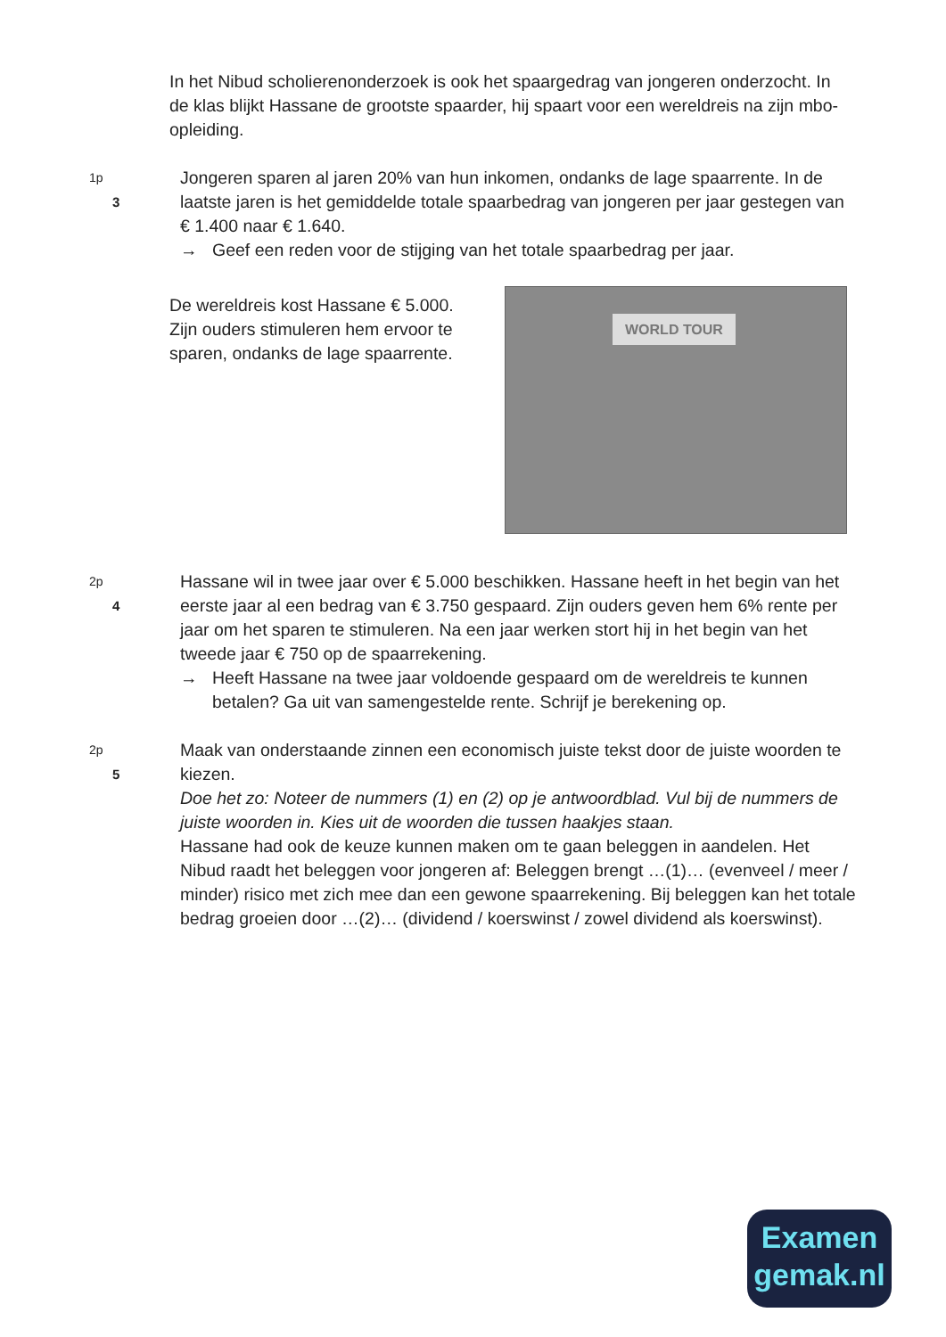In het Nibud scholierenonderzoek is ook het spaargedrag van jongeren onderzocht. In de klas blijkt Hassane de grootste spaarder, hij spaart voor een wereldreis na zijn mbo-opleiding.
1p 3
Jongeren sparen al jaren 20% van hun inkomen, ondanks de lage spaarrente. In de laatste jaren is het gemiddelde totale spaarbedrag van jongeren per jaar gestegen van € 1.400 naar € 1.640.
→ Geef een reden voor de stijging van het totale spaarbedrag per jaar.
De wereldreis kost Hassane € 5.000. Zijn ouders stimuleren hem ervoor te sparen, ondanks de lage spaarrente.
WORLD TOUR
2p 4
Hassane wil in twee jaar over € 5.000 beschikken. Hassane heeft in het begin van het eerste jaar al een bedrag van € 3.750 gespaard. Zijn ouders geven hem 6% rente per jaar om het sparen te stimuleren. Na een jaar werken stort hij in het begin van het tweede jaar € 750 op de spaarrekening.
→ Heeft Hassane na twee jaar voldoende gespaard om de wereldreis te kunnen betalen? Ga uit van samengestelde rente. Schrijf je berekening op.
2p 5
Maak van onderstaande zinnen een economisch juiste tekst door de juiste woorden te kiezen.
Doe het zo: Noteer de nummers (1) en (2) op je antwoordblad. Vul bij de nummers de juiste woorden in. Kies uit de woorden die tussen haakjes staan.
Hassane had ook de keuze kunnen maken om te gaan beleggen in aandelen. Het Nibud raadt het beleggen voor jongeren af: Beleggen brengt …(1)… (evenveel / meer / minder) risico met zich mee dan een gewone spaarrekening. Bij beleggen kan het totale bedrag groeien door …(2)… (dividend / koerswinst / zowel dividend als koerswinst).
Examen
gemak.nl